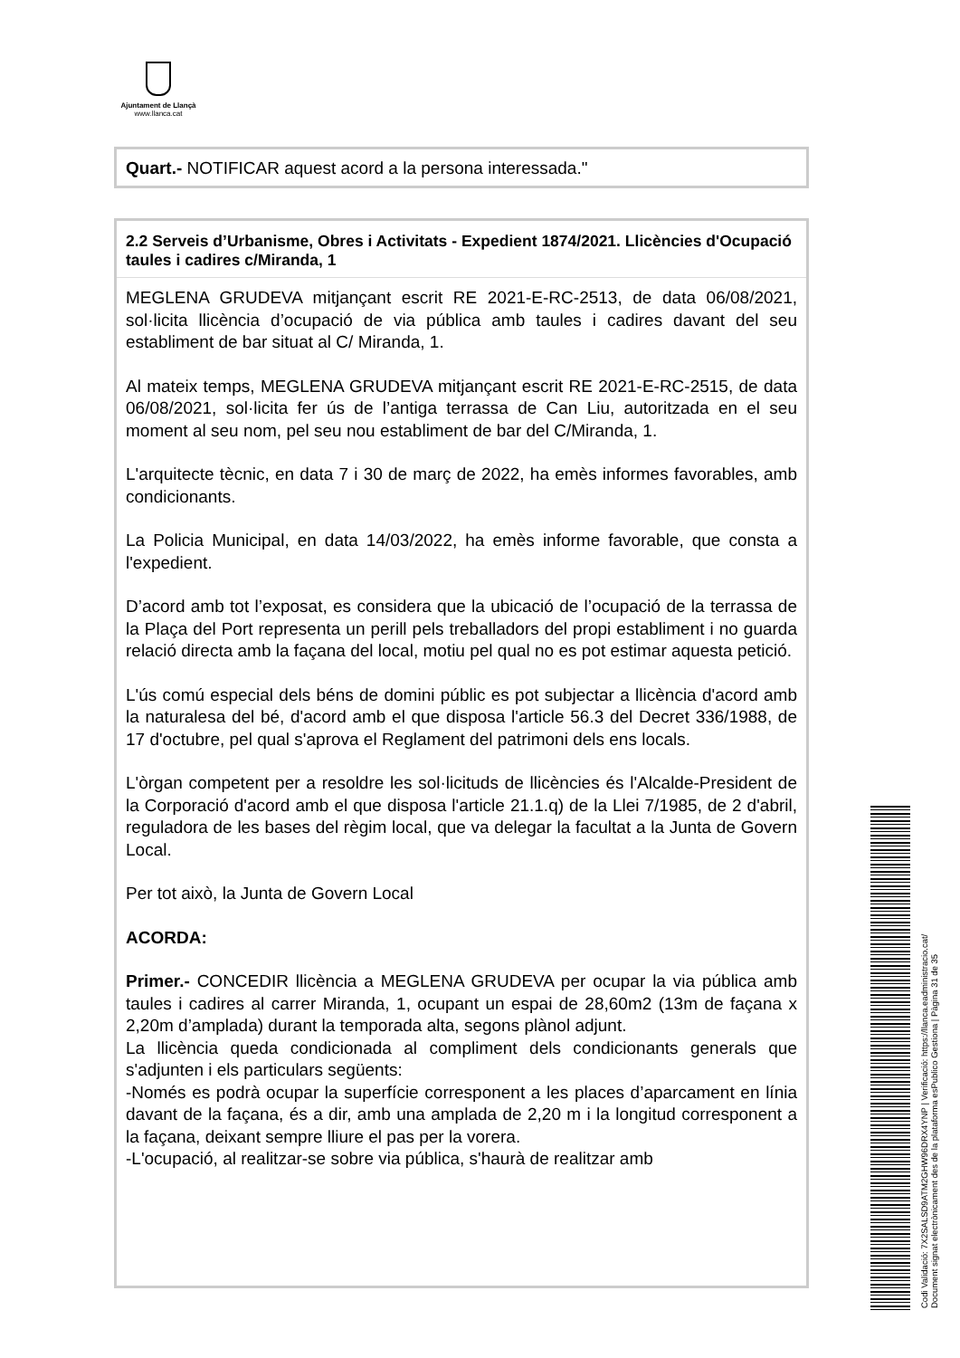Ajuntament de Llançà
www.llanca.cat
Quart.- NOTIFICAR aquest acord a la persona interessada."
2.2 Serveis d’Urbanisme, Obres i Activitats - Expedient 1874/2021. Llicències d'Ocupació taules i cadires c/Miranda, 1
MEGLENA GRUDEVA mitjançant escrit RE 2021-E-RC-2513, de data 06/08/2021, sol·licita llicència d’ocupació de via pública amb taules i cadires davant del seu establiment de bar situat al C/ Miranda, 1.
Al mateix temps, MEGLENA GRUDEVA mitjançant escrit RE 2021-E-RC-2515, de data 06/08/2021, sol·licita fer ús de l’antiga terrassa de Can Liu, autoritzada en el seu moment al seu nom, pel seu nou establiment de bar del C/Miranda, 1.
L'arquitecte tècnic, en data 7 i 30 de març de 2022, ha emès informes favorables, amb condicionants.
La Policia Municipal, en data 14/03/2022, ha emès informe favorable, que consta a l'expedient.
D’acord amb tot l’exposat, es considera que la ubicació de l’ocupació de la terrassa de la Plaça del Port representa un perill pels treballadors del propi establiment i no guarda relació directa amb la façana del local, motiu pel qual no es pot estimar aquesta petició.
L'ús comú especial dels béns de domini públic es pot subjectar a llicència d'acord amb la naturalesa del bé, d'acord amb el que disposa l'article 56.3 del Decret 336/1988, de 17 d'octubre, pel qual s'aprova el Reglament del patrimoni dels ens locals.
L'òrgan competent per a resoldre les sol·licituds de llicències és l'Alcalde-President de la Corporació d'acord amb el que disposa l'article 21.1.q) de la Llei 7/1985, de 2 d'abril, reguladora de les bases del règim local, que va delegar la facultat a la Junta de Govern Local.
Per tot això, la Junta de Govern Local
ACORDA:
Primer.- CONCEDIR llicència a MEGLENA GRUDEVA per ocupar la via pública amb taules i cadires al carrer Miranda, 1, ocupant un espai de 28,60m2 (13m de façana x 2,20m d’amplada) durant la temporada alta, segons plànol adjunt.
La llicència queda condicionada al compliment dels condicionants generals que s'adjunten i els particulars següents:
-Només es podrà ocupar la superfície corresponent a les places d’aparcament en línia davant de la façana, és a dir, amb una amplada de 2,20 m i la longitud corresponent a la façana, deixant sempre lliure el pas per la vorera.
-L'ocupació, al realitzar-se sobre via pública, s'haurà de realitzar amb
Codi Validació: 7X2SALSD9ATM2GHW96DRX4YNP | Verificació: https://llanca.eadministracio.cat/
Document signat electrònicament des de la plataforma esPublico Gestiona | Pàgina 31 de 35